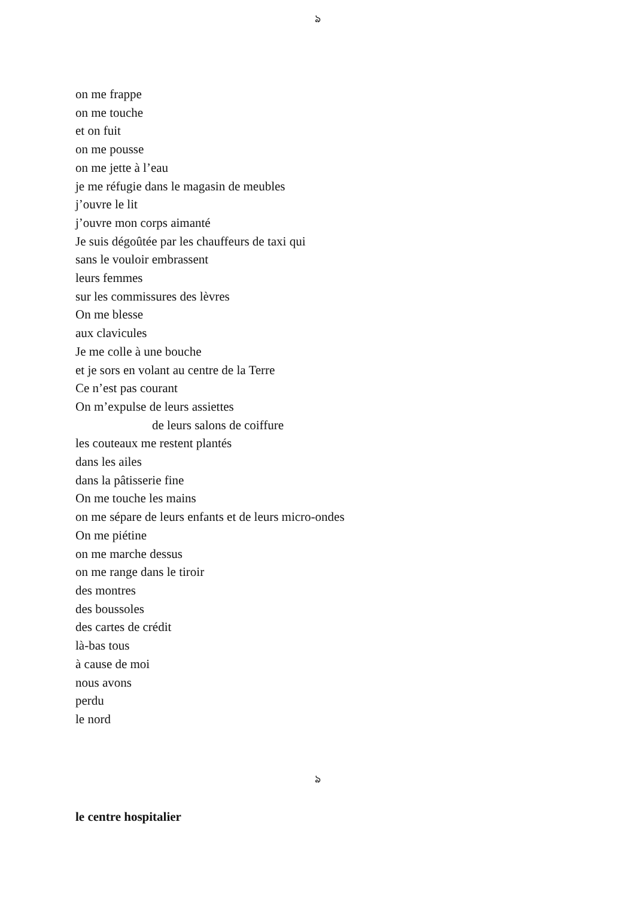ঌ
on me frappe
on me touche
et on fuit
on me pousse
on me jette à l’eau
je me réfugie dans le magasin de meubles
j’ouvre le lit
j’ouvre mon corps aimanté
Je suis dégoûtée par les chauffeurs de taxi qui
sans le vouloir embrassent
leurs femmes
sur les commissures des lèvres
On me blesse
aux clavicules
Je me colle à une bouche
et je sors en volant au centre de la Terre
Ce n’est pas courant
On m’expulse de leurs assiettes
de leurs salons de coiffure
les couteaux me restent plantés
dans les ailes
dans la pâtisserie fine
On me touche les mains
on me sépare de leurs enfants et de leurs micro-ondes
On me piétine
on me marche dessus
on me range dans le tiroir
des montres
des boussoles
des cartes de crédit
là-bas tous
à cause de moi
nous avons
perdu
le nord
ঌ
le centre hospitalier